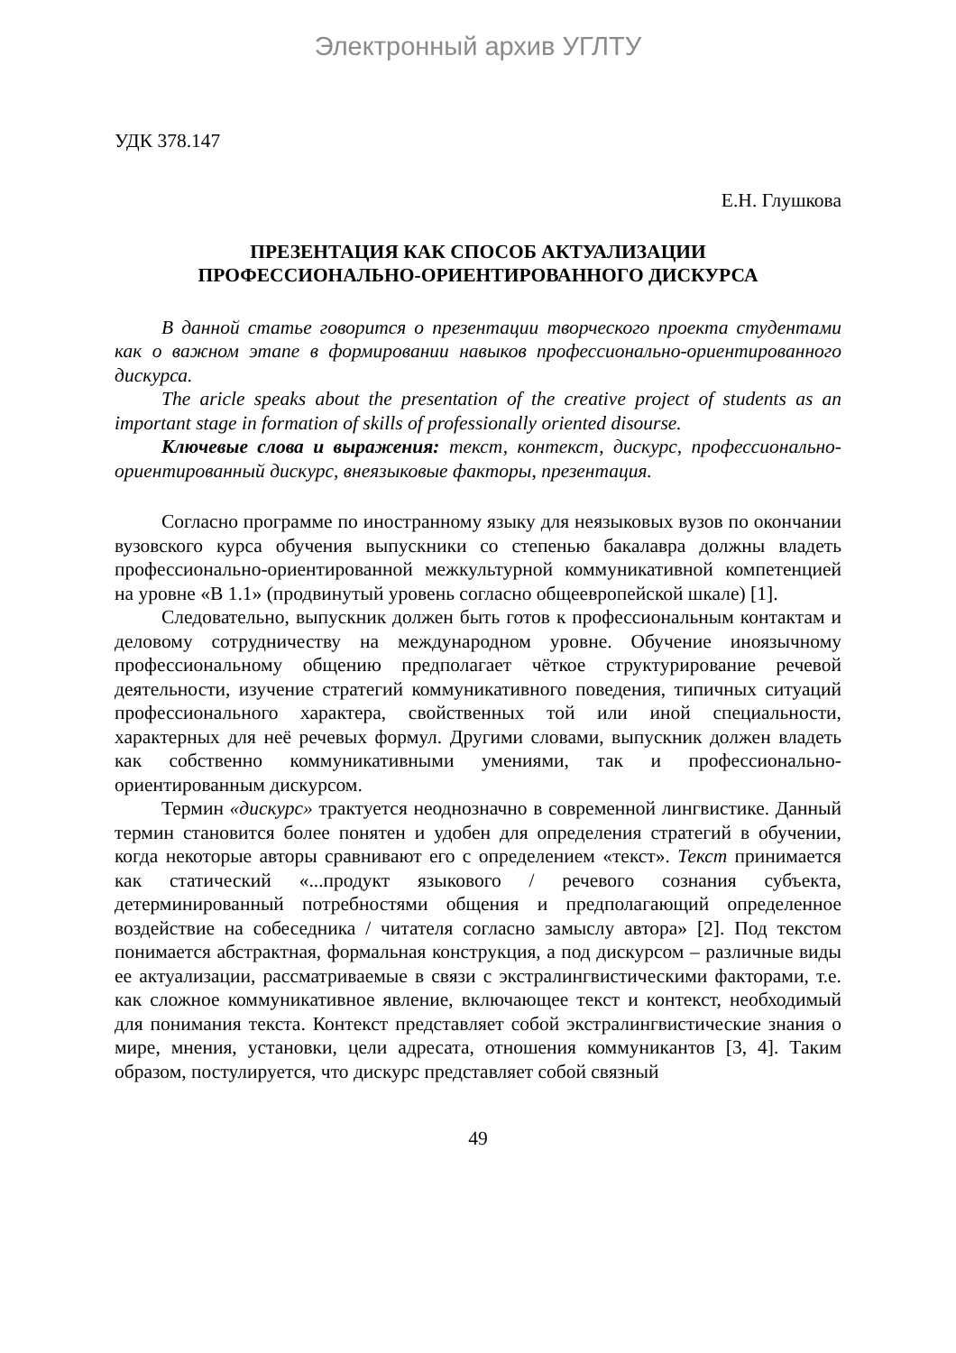Электронный архив УГЛТУ
УДК 378.147
Е.Н. Глушкова
ПРЕЗЕНТАЦИЯ КАК СПОСОБ АКТУАЛИЗАЦИИ
ПРОФЕССИОНАЛЬНО-ОРИЕНТИРОВАННОГО ДИСКУРСА
В данной статье говорится о презентации творческого проекта студентами как о важном этапе в формировании навыков профессионально-ориентированного дискурса.
The aricle speaks about the presentation of the creative project of students as an important stage in formation of skills of professionally oriented disourse.
Ключевые слова и выражения: текст, контекст, дискурс, профессионально-ориентированный дискурс, внеязыковые факторы, презентация.
Согласно программе по иностранному языку для неязыковых вузов по окончании вузовского курса обучения выпускники со степенью бакалавра должны владеть профессионально-ориентированной межкультурной коммуникативной компетенцией на уровне «В 1.1» (продвинутый уровень согласно общеевропейской шкале) [1].
Следовательно, выпускник должен быть готов к профессиональным контактам и деловому сотрудничеству на международном уровне. Обучение иноязычному профессиональному общению предполагает чёткое структурирование речевой деятельности, изучение стратегий коммуникативного поведения, типичных ситуаций профессионального характера, свойственных той или иной специальности, характерных для неё речевых формул. Другими словами, выпускник должен владеть как собственно коммуникативными умениями, так и профессионально-ориентированным дискурсом.
Термин «дискурс» трактуется неоднозначно в современной лингвистике. Данный термин становится более понятен и удобен для определения стратегий в обучении, когда некоторые авторы сравнивают его с определением «текст». Текст принимается как статический «...продукт языкового / речевого сознания субъекта, детерминированный потребностями общения и предполагающий определенное воздействие на собеседника / читателя согласно замыслу автора» [2]. Под текстом понимается абстрактная, формальная конструкция, а под дискурсом – различные виды ее актуализации, рассматриваемые в связи с экстралингвистическими факторами, т.е. как сложное коммуникативное явление, включающее текст и контекст, необходимый для понимания текста. Контекст представляет собой экстралингвистические знания о мире, мнения, установки, цели адресата, отношения коммуникантов [3, 4]. Таким образом, постулируется, что дискурс представляет собой связный
49